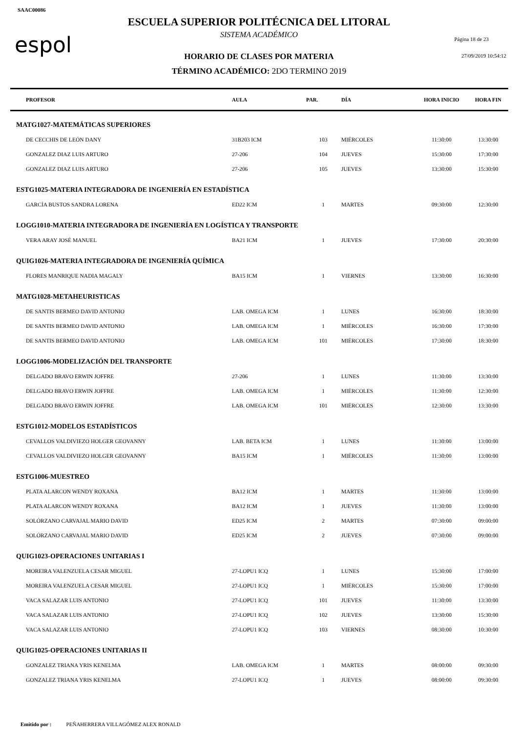SAAC00086
espol
ESCUELA SUPERIOR POLITÉCNICA DEL LITORAL
SISTEMA ACADÉMICO
HORARIO DE CLASES POR MATERIA
TÉRMINO ACADÉMICO: 2DO TERMINO 2019
Página 18 de 23
27/09/2019 10:54:12
| PROFESOR | AULA | PAR. | DÍA | HORA INICIO | HORA FIN |
| --- | --- | --- | --- | --- | --- |
| MATG1027-MATEMÁTICAS SUPERIORES | | | | | |
| DE CECCHIS DE LEÓN DANY | 31B203 ICM | 103 | MIÉRCOLES | 11:30:00 | 13:30:00 |
| GONZALEZ DIAZ LUIS ARTURO | 27-206 | 104 | JUEVES | 15:30:00 | 17:30:00 |
| GONZALEZ DIAZ LUIS ARTURO | 27-206 | 105 | JUEVES | 13:30:00 | 15:30:00 |
| ESTG1025-MATERIA INTEGRADORA DE INGENIERÍA EN ESTADÍSTICA | | | | | |
| GARCÍA BUSTOS SANDRA LORENA | ED22 ICM | 1 | MARTES | 09:30:00 | 12:30:00 |
| LOGG1010-MATERIA INTEGRADORA DE INGENIERÍA EN LOGÍSTICA Y TRANSPORTE | | | | | |
| VERA ARAY JOSÉ MANUEL | BA21 ICM | 1 | JUEVES | 17:30:00 | 20:30:00 |
| QUIG1026-MATERIA INTEGRADORA DE INGENIERÍA QUÍMICA | | | | | |
| FLORES MANRIQUE NADIA MAGALY | BA15 ICM | 1 | VIERNES | 13:30:00 | 16:30:00 |
| MATG1028-METAHEURISTICAS | | | | | |
| DE SANTIS BERMEO DAVID ANTONIO | LAB. OMEGA ICM | 1 | LUNES | 16:30:00 | 18:30:00 |
| DE SANTIS BERMEO DAVID ANTONIO | LAB. OMEGA ICM | 1 | MIÉRCOLES | 16:30:00 | 17:30:00 |
| DE SANTIS BERMEO DAVID ANTONIO | LAB. OMEGA ICM | 101 | MIÉRCOLES | 17:30:00 | 18:30:00 |
| LOGG1006-MODELIZACIÓN DEL TRANSPORTE | | | | | |
| DELGADO BRAVO ERWIN JOFFRE | 27-206 | 1 | LUNES | 11:30:00 | 13:30:00 |
| DELGADO BRAVO ERWIN JOFFRE | LAB. OMEGA ICM | 1 | MIÉRCOLES | 11:30:00 | 12:30:00 |
| DELGADO BRAVO ERWIN JOFFRE | LAB. OMEGA ICM | 101 | MIÉRCOLES | 12:30:00 | 13:30:00 |
| ESTG1012-MODELOS ESTADÍSTICOS | | | | | |
| CEVALLOS VALDIVIEZO HOLGER GEOVANNY | LAB. BETA ICM | 1 | LUNES | 11:30:00 | 13:00:00 |
| CEVALLOS VALDIVIEZO HOLGER GEOVANNY | BA15 ICM | 1 | MIÉRCOLES | 11:30:00 | 13:00:00 |
| ESTG1006-MUESTREO | | | | | |
| PLATA ALARCON WENDY ROXANA | BA12 ICM | 1 | MARTES | 11:30:00 | 13:00:00 |
| PLATA ALARCON WENDY ROXANA | BA12 ICM | 1 | JUEVES | 11:30:00 | 13:00:00 |
| SOLÓRZANO CARVAJAL MARIO DAVID | ED25 ICM | 2 | MARTES | 07:30:00 | 09:00:00 |
| SOLÓRZANO CARVAJAL MARIO DAVID | ED25 ICM | 2 | JUEVES | 07:30:00 | 09:00:00 |
| QUIG1023-OPERACIONES UNITARIAS I | | | | | |
| MOREIRA VALENZUELA CESAR MIGUEL | 27-LOPU1 ICQ | 1 | LUNES | 15:30:00 | 17:00:00 |
| MOREIRA VALENZUELA CESAR MIGUEL | 27-LOPU1 ICQ | 1 | MIÉRCOLES | 15:30:00 | 17:00:00 |
| VACA SALAZAR LUIS ANTONIO | 27-LOPU1 ICQ | 101 | JUEVES | 11:30:00 | 13:30:00 |
| VACA SALAZAR LUIS ANTONIO | 27-LOPU1 ICQ | 102 | JUEVES | 13:30:00 | 15:30:00 |
| VACA SALAZAR LUIS ANTONIO | 27-LOPU1 ICQ | 103 | VIERNES | 08:30:00 | 10:30:00 |
| QUIG1025-OPERACIONES UNITARIAS II | | | | | |
| GONZALEZ TRIANA YRIS KENELMA | LAB. OMEGA ICM | 1 | MARTES | 08:00:00 | 09:30:00 |
| GONZALEZ TRIANA YRIS KENELMA | 27-LOPU1 ICQ | 1 | JUEVES | 08:00:00 | 09:30:00 |
Emitido por : PEÑAHERRERA VILLAGÓMEZ ALEX RONALD